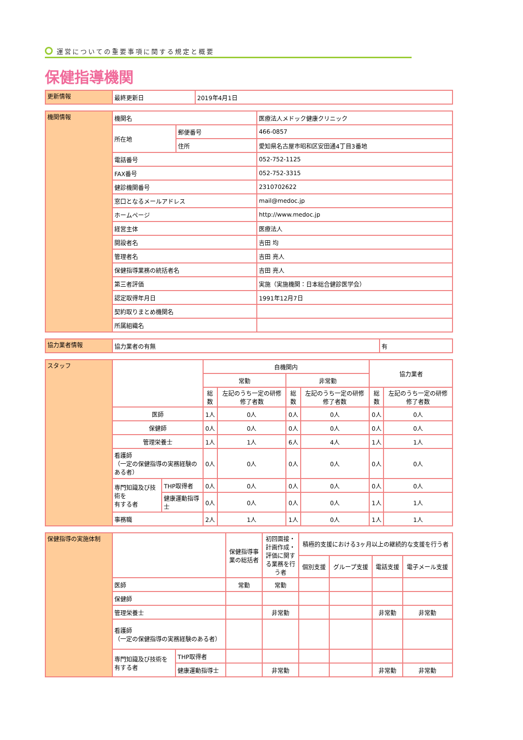運営についての重要事項に関する規定と概要
保健指導機関
| 更新情報 | 最終更新日 | 2019年4月1日 |
| 機関情報 | 機関名 | | 医療法人メドック健康クリニック |
| | 所在地 | 郵便番号 | 466-0857 |
| | | 住所 | 愛知県名古屋市昭和区安田通4丁目3番地 |
| | 電話番号 | | 052-752-1125 |
| | FAX番号 | | 052-752-3315 |
| | 健診機関番号 | | 2310702622 |
| | 窓口となるメールアドレス | | mail@medoc.jp |
| | ホームページ | | http://www.medoc.jp |
| | 経営主体 | | 医療法人 |
| | 開設者名 | | 吉田 均 |
| | 管理者名 | | 吉田 亮人 |
| | 保健指導業務の統括者名 | | 吉田 亮人 |
| | 第三者評価 | | 実施（実施機関：日本総合健診医学会） |
| | 認定取得年月日 | | 1991年12月7日 |
| | 契約取りまとめ機関名 | | |
| | 所属組織名 | | |
| 協力業者情報 | 協力業者の有無 | 有 |
| スタッフ | | | 自機関内 | | | | 協力業者 | |
| | | | 常勤 | | 非常勤 | | | |
| | | | 総数 | 左記のうち一定の研修修了者数 | 総数 | 左記のうち一定の研修修了者数 | 総数 | 左記のうち一定の研修修了者数 |
| | 医師 | | 1人 | 0人 | 0人 | 0人 | 0人 | 0人 |
| | 保健師 | | 0人 | 0人 | 0人 | 0人 | 0人 | 0人 |
| | 管理栄養士 | | 1人 | 1人 | 6人 | 4人 | 1人 | 1人 |
| | 看護師 （一定の保健指導の実務経験のある者） | | 0人 | 0人 | 0人 | 0人 | 0人 | 0人 |
| | 専門知識及び技術を 有する者 | THP取得者 | 0人 | 0人 | 0人 | 0人 | 0人 | 0人 |
| | | 健康運動指導士 | 0人 | 0人 | 0人 | 0人 | 1人 | 1人 |
| | 事務職 | | 2人 | 1人 | 1人 | 0人 | 1人 | 1人 |
| 保健指導の実施体制 | | | 保健指導事業の総括者 | 初回面接・計画作成・評価に関する業務を行う者 | 積極的支援における3ヶ月以上の継続的な支援を行う者 | | | |
| | | | | | 個別支援 | グループ支援 | 電話支援 | 電子メール支援 |
| | 医師 | | 常勤 | 常勤 | | | | |
| | 保健師 | | | | | | | |
| | 管理栄養士 | | | 非常勤 | | | 非常勤 | 非常勤 |
| | 看護師 （一定の保健指導の実務経験のある者） | | | | | | | |
| | 専門知識及び技術を 有する者 | THP取得者 | | | | | | |
| | | 健康運動指導士 | | 非常勤 | | | 非常勤 | 非常勤 |